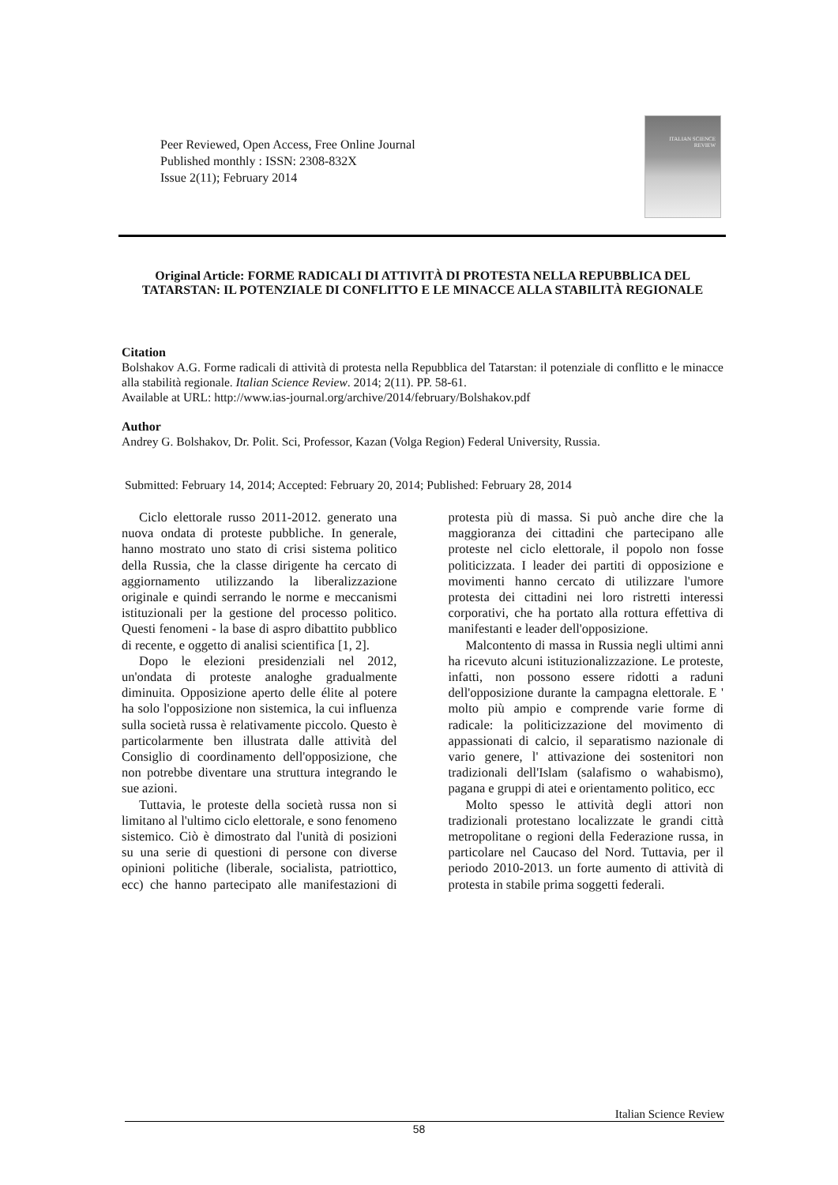Peer Reviewed, Open Access, Free Online Journal
Published monthly : ISSN: 2308-832X
Issue 2(11); February 2014
ITALIAN SCIENCE
REVIEW
Original Article: FORME RADICALI DI ATTIVITÀ DI PROTESTA NELLA REPUBBLICA DEL TATARSTAN: IL POTENZIALE DI CONFLITTO E LE MINACCE ALLA STABILITÀ REGIONALE
Citation
Bolshakov A.G. Forme radicali di attività di protesta nella Repubblica del Tatarstan: il potenziale di conflitto e le minacce alla stabilità regionale. Italian Science Review. 2014; 2(11). PP. 58-61.
Available at URL: http://www.ias-journal.org/archive/2014/february/Bolshakov.pdf
Author
Andrey G. Bolshakov, Dr. Polit. Sci, Professor, Kazan (Volga Region) Federal University, Russia.
Submitted: February 14, 2014; Accepted: February 20, 2014; Published: February 28, 2014
Ciclo elettorale russo 2011-2012. generato una nuova ondata di proteste pubbliche. In generale, hanno mostrato uno stato di crisi sistema politico della Russia, che la classe dirigente ha cercato di aggiornamento utilizzando la liberalizzazione originale e quindi serrando le norme e meccanismi istituzionali per la gestione del processo politico. Questi fenomeni - la base di aspro dibattito pubblico di recente, e oggetto di analisi scientifica [1, 2].
Dopo le elezioni presidenziali nel 2012, un'ondata di proteste analoghe gradualmente diminuita. Opposizione aperto delle élite al potere ha solo l'opposizione non sistemica, la cui influenza sulla società russa è relativamente piccolo. Questo è particolarmente ben illustrata dalle attività del Consiglio di coordinamento dell'opposizione, che non potrebbe diventare una struttura integrando le sue azioni.
Tuttavia, le proteste della società russa non si limitano al l'ultimo ciclo elettorale, e sono fenomeno sistemico. Ciò è dimostrato dal l'unità di posizioni su una serie di questioni di persone con diverse opinioni politiche (liberale, socialista, patriottico, ecc) che hanno partecipato alle manifestazioni di protesta più di massa. Si può anche dire che la maggioranza dei cittadini che partecipano alle proteste nel ciclo elettorale, il popolo non fosse politicizzata. I leader dei partiti di opposizione e movimenti hanno cercato di utilizzare l'umore protesta dei cittadini nei loro ristretti interessi corporativi, che ha portato alla rottura effettiva di manifestanti e leader dell'opposizione.
Malcontento di massa in Russia negli ultimi anni ha ricevuto alcuni istituzionalizzazione. Le proteste, infatti, non possono essere ridotti a raduni dell'opposizione durante la campagna elettorale. E ' molto più ampio e comprende varie forme di radicale: la politicizzazione del movimento di appassionati di calcio, il separatismo nazionale di vario genere, l' attivazione dei sostenitori non tradizionali dell'Islam (salafismo o wahabismo), pagana e gruppi di atei e orientamento politico, ecc
Molto spesso le attività degli attori non tradizionali protestano localizzate le grandi città metropolitane o regioni della Federazione russa, in particolare nel Caucaso del Nord. Tuttavia, per il periodo 2010-2013. un forte aumento di attività di protesta in stabile prima soggetti federali.
Italian Science Review
58